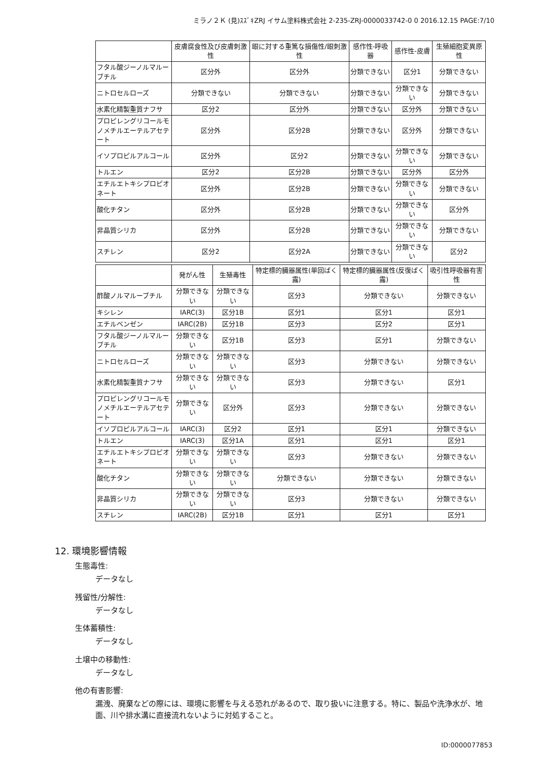ミラノ２Ｋ (見)ｽｽﾞｷZRJ イサム塗料株式会社 2-235-ZRJ-0000033742-0 0 2016.12.15 PAGE:7/10
| | 皮膚腐食性及び皮膚刺激性 | 眼に対する重篤な損傷性/眼刺激性 | 感作性-呼吸器 | 感作性-皮膚 | 生殖細胞変異原性 |
| --- | --- | --- | --- | --- | --- |
| フタル酸ジーノルマルーブチル | 区分外 | 区分外 | 分類できない | 区分1 | 分類できない |
| ニトロセルローズ | 分類できない | 分類できない | 分類できない | 分類できない | 分類できない |
| 水素化精製重質ナフサ | 区分2 | 区分外 | 分類できない | 区分外 | 分類できない |
| プロピレングリコールモノメチルエーテルアセテート | 区分外 | 区分2B | 分類できない | 区分外 | 分類できない |
| イソプロピルアルコール | 区分外 | 区分2 | 分類できない | 分類できない | 分類できない |
| トルエン | 区分2 | 区分2B | 分類できない | 区分外 | 区分外 |
| エチルエトキシプロピオネート | 区分外 | 区分2B | 分類できない | 分類できない | 分類できない |
| 酸化チタン | 区分外 | 区分2B | 分類できない | 分類できない | 区分外 |
| 非晶質シリカ | 区分外 | 区分2B | 分類できない | 分類できない | 分類できない |
| スチレン | 区分2 | 区分2A | 分類できない | 分類できない | 区分2 |
| | 発がん性 | 生殖毒性 | 特定標的臓器属性(単回ばく露) | 特定標的臓器属性(反復ばく露) | 吸引性呼吸器有害性 |
| --- | --- | --- | --- | --- | --- |
| 酢酸ノルマルーブチル | 分類できない | 分類できない | 区分3 | 分類できない | 分類できない |
| キシレン | IARC(3) | 区分1B | 区分1 | 区分1 | 区分1 |
| エチルベンゼン | IARC(2B) | 区分1B | 区分3 | 区分2 | 区分1 |
| フタル酸ジーノルマルーブチル | 分類できない | 区分1B | 区分3 | 区分1 | 分類できない |
| ニトロセルローズ | 分類できない | 分類できない | 区分3 | 分類できない | 分類できない |
| 水素化精製重質ナフサ | 分類できない | 分類できない | 区分3 | 分類できない | 区分1 |
| プロピレングリコールモノメチルエーテルアセテート | 分類できない | 区分外 | 区分3 | 分類できない | 分類できない |
| イソプロピルアルコール | IARC(3) | 区分2 | 区分1 | 区分1 | 分類できない |
| トルエン | IARC(3) | 区分1A | 区分1 | 区分1 | 区分1 |
| エチルエトキシプロピオネート | 分類できない | 分類できない | 区分3 | 分類できない | 分類できない |
| 酸化チタン | 分類できない | 分類できない | 分類できない | 分類できない | 分類できない |
| 非晶質シリカ | 分類できない | 分類できない | 区分3 | 分類できない | 分類できない |
| スチレン | IARC(2B) | 区分1B | 区分1 | 区分1 | 区分1 |
12. 環境影響情報
生態毒性:
データなし
残留性/分解性:
データなし
生体蓄積性:
データなし
土壌中の移動性:
データなし
他の有害影響:
漏洩、廃棄などの際には、環境に影響を与える恐れがあるので、取り扱いに注意する。特に、製品や洗浄水が、地面、川や排水溝に直接流れないように対処すること。
ID:0000077853